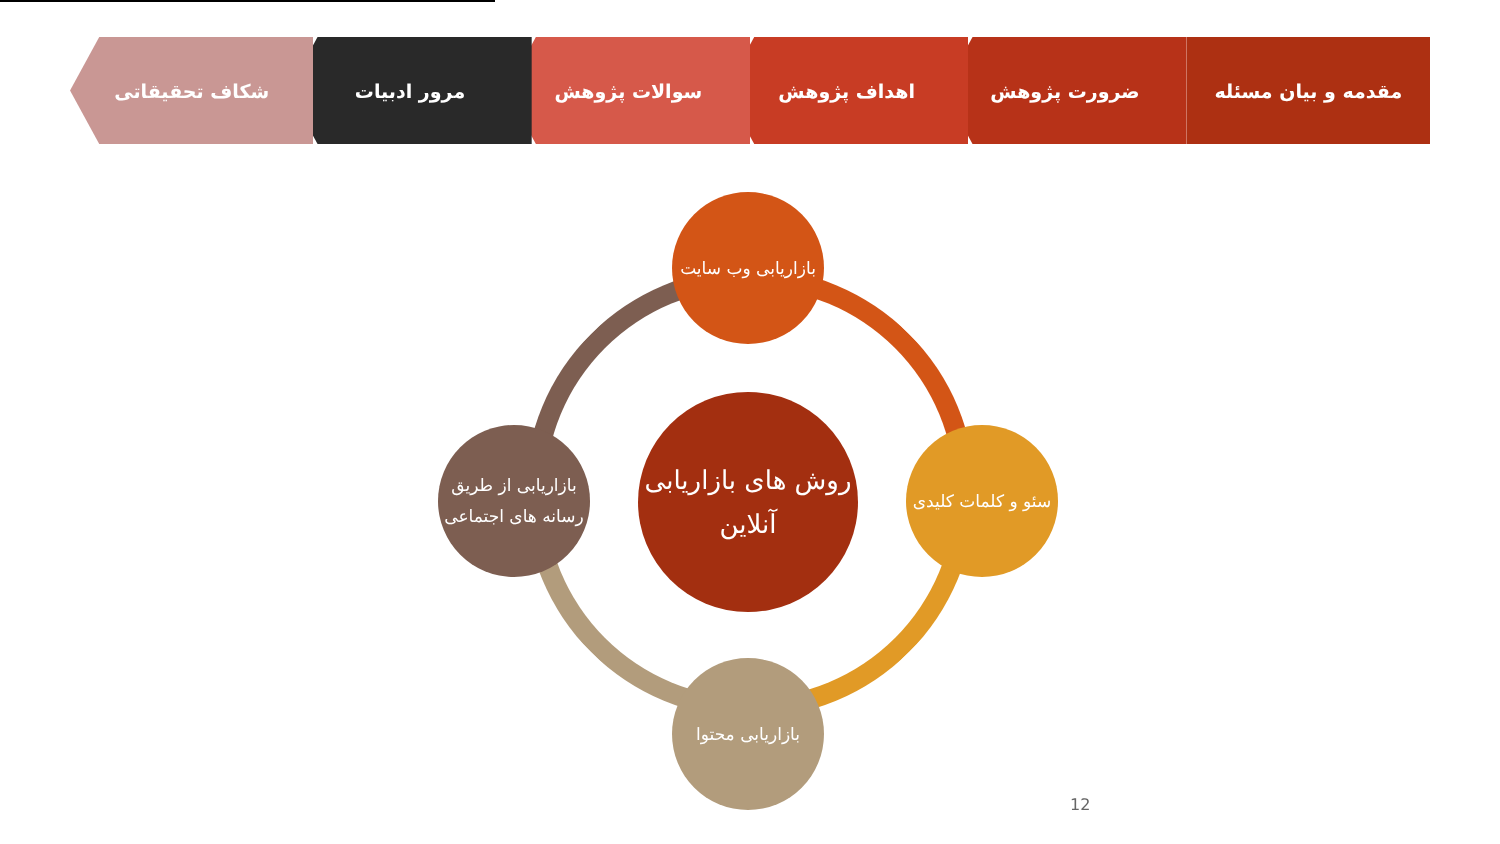مقدمه و بیان مسئله ضرورت پژوهش اهداف پژوهش سوالات پژوهش مرور ادبیات شکاف تحقیقاتی
روش های بازاریابی آنلاین
بازاریابی وب سایت
سئو و کلمات کلیدی
بازاریابی محتوا
بازاریابی از طریق رسانه های اجتماعی
12